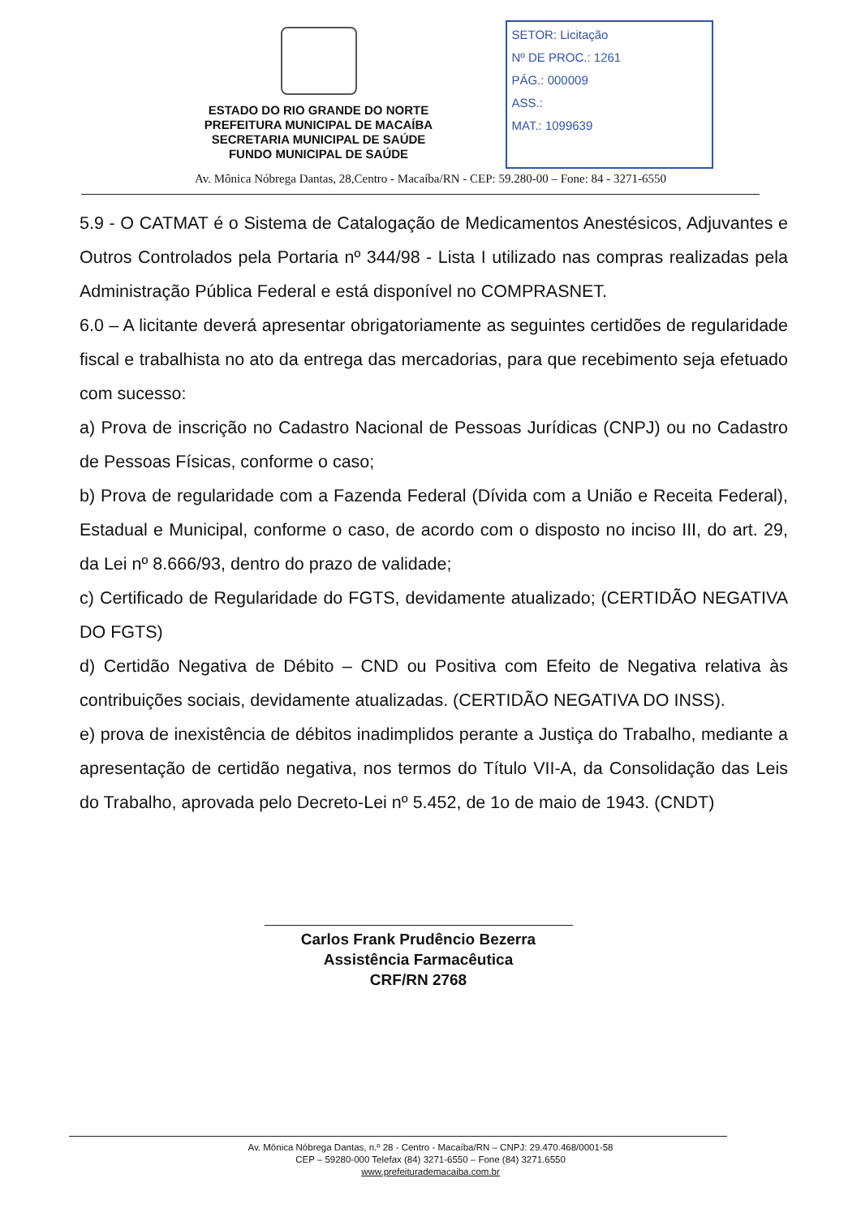ESTADO DO RIO GRANDE DO NORTE
PREFEITURA MUNICIPAL DE MACAÍBA
SECRETARIA MUNICIPAL DE SAÚDE
FUNDO MUNICIPAL DE SAÚDE
SETOR: Licitação
Nº DE PROC.: 1261
PÁG.: 000009
ASS.:
MAT.: 1099639
Av. Mônica Nóbrega Dantas, 28,Centro - Macaíba/RN - CEP: 59.280-00 – Fone: 84 - 3271-6550
5.9 - O CATMAT é o Sistema de Catalogação de Medicamentos Anestésicos, Adjuvantes e Outros Controlados pela Portaria nº 344/98 - Lista I utilizado nas compras realizadas pela Administração Pública Federal e está disponível no COMPRASNET.
6.0 – A licitante deverá apresentar obrigatoriamente as seguintes certidões de regularidade fiscal e trabalhista no ato da entrega das mercadorias, para que recebimento seja efetuado com sucesso:
a) Prova de inscrição no Cadastro Nacional de Pessoas Jurídicas (CNPJ) ou no Cadastro de Pessoas Físicas, conforme o caso;
b) Prova de regularidade com a Fazenda Federal (Dívida com a União e Receita Federal), Estadual e Municipal, conforme o caso, de acordo com o disposto no inciso III, do art. 29, da Lei nº 8.666/93, dentro do prazo de validade;
c) Certificado de Regularidade do FGTS, devidamente atualizado; (CERTIDÃO NEGATIVA DO FGTS)
d) Certidão Negativa de Débito – CND ou Positiva com Efeito de Negativa relativa às contribuições sociais, devidamente atualizadas. (CERTIDÃO NEGATIVA DO INSS).
e) prova de inexistência de débitos inadimplidos perante a Justiça do Trabalho, mediante a apresentação de certidão negativa, nos termos do Título VII-A, da Consolidação das Leis do Trabalho, aprovada pelo Decreto-Lei nº 5.452, de 1o de maio de 1943. (CNDT)
Carlos Frank Prudêncio Bezerra
Assistência Farmacêutica
CRF/RN 2768
Av. Mônica Nóbrega Dantas, n.º 28 - Centro - Macaíba/RN – CNPJ: 29.470.468/0001-58
CEP – 59280-000 Telefax (84) 3271-6550 – Fone (84) 3271.6550
www.prefeiturademacaiba.com.br